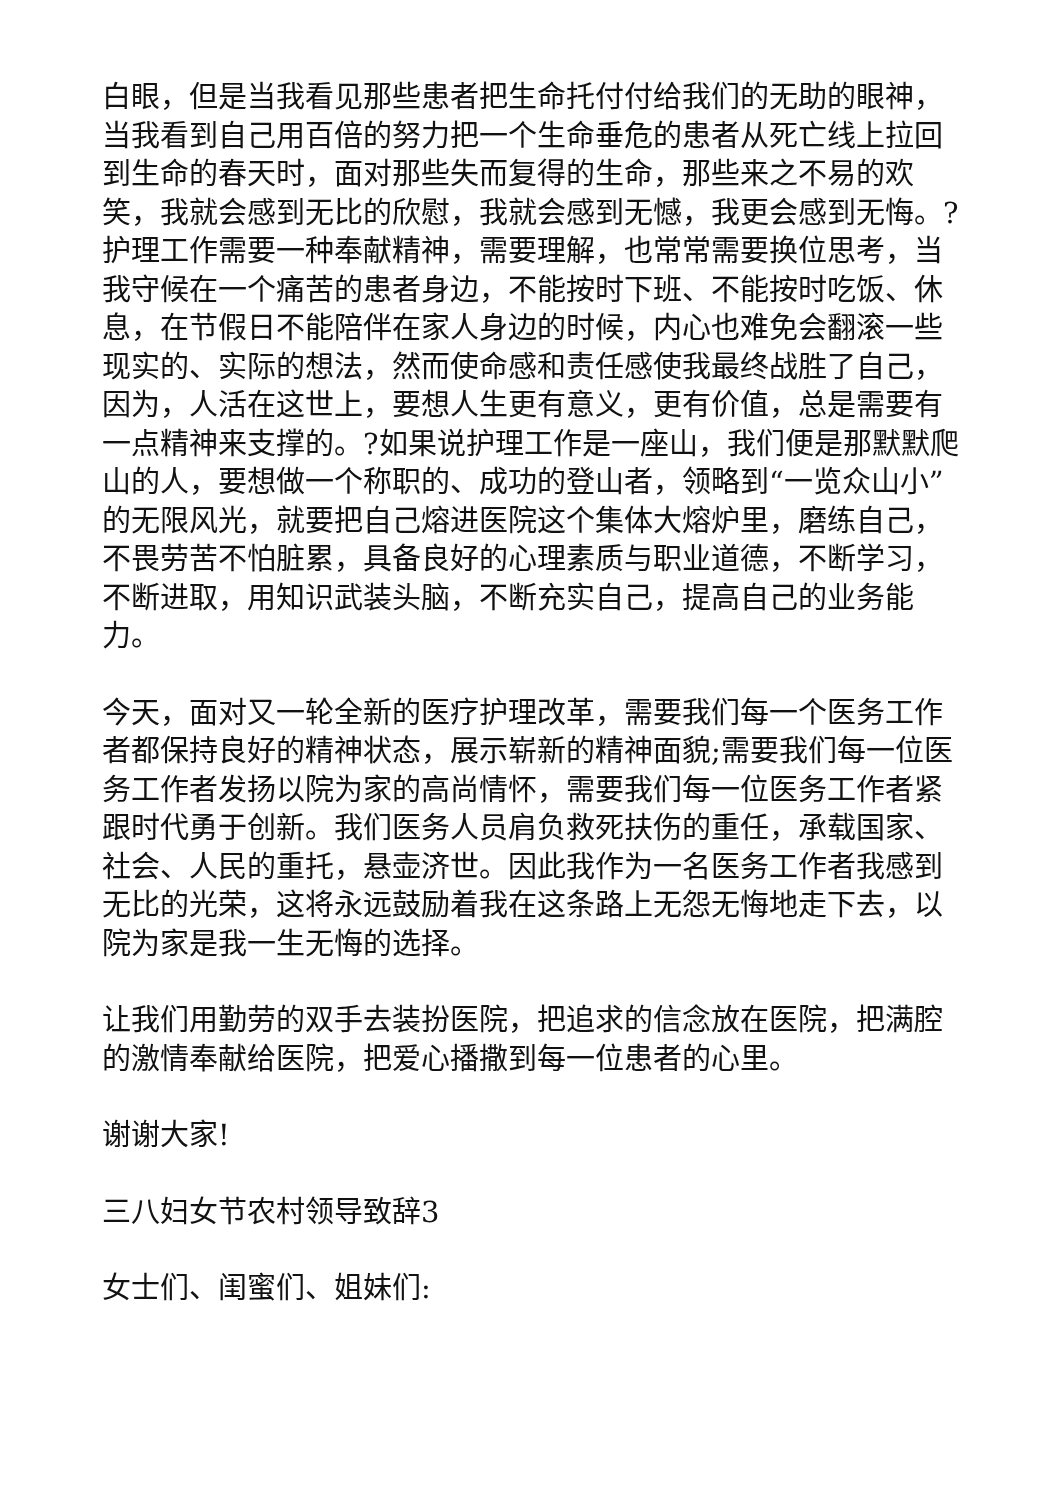白眼，但是当我看见那些患者把生命托付付给我们的无助的眼神，当我看到自己用百倍的努力把一个生命垂危的患者从死亡线上拉回到生命的春天时，面对那些失而复得的生命，那些来之不易的欢笑，我就会感到无比的欣慰，我就会感到无憾，我更会感到无悔。?护理工作需要一种奉献精神，需要理解，也常常需要换位思考，当我守候在一个痛苦的患者身边，不能按时下班、不能按时吃饭、休息，在节假日不能陪伴在家人身边的时候，内心也难免会翻滚一些现实的、实际的想法，然而使命感和责任感使我最终战胜了自己，因为，人活在这世上，要想人生更有意义，更有价值，总是需要有一点精神来支撑的。?如果说护理工作是一座山，我们便是那默默爬山的人，要想做一个称职的、成功的登山者，领略到“一览众山小”的无限风光，就要把自己熔进医院这个集体大熔炉里，磨练自己，不畏劳苦不怕脏累，具备良好的心理素质与职业道德，不断学习，不断进取，用知识武装头脑，不断充实自己，提高自己的业务能力。
今天，面对又一轮全新的医疗护理改革，需要我们每一个医务工作者都保持良好的精神状态，展示崭新的精神面貌;需要我们每一位医务工作者发扬以院为家的高尚情怀，需要我们每一位医务工作者紧跟时代勇于创新。我们医务人员肩负救死扶伤的重任，承载国家、社会、人民的重托，悬壶济世。因此我作为一名医务工作者我感到无比的光荣，这将永远鼓励着我在这条路上无怨无悔地走下去，以院为家是我一生无悔的选择。
让我们用勤劳的双手去装扮医院，把追求的信念放在医院，把满腔的激情奉献给医院，把爱心播撒到每一位患者的心里。
谢谢大家!
三八妇女节农村领导致辞3
女士们、闺蜜们、姐妹们: